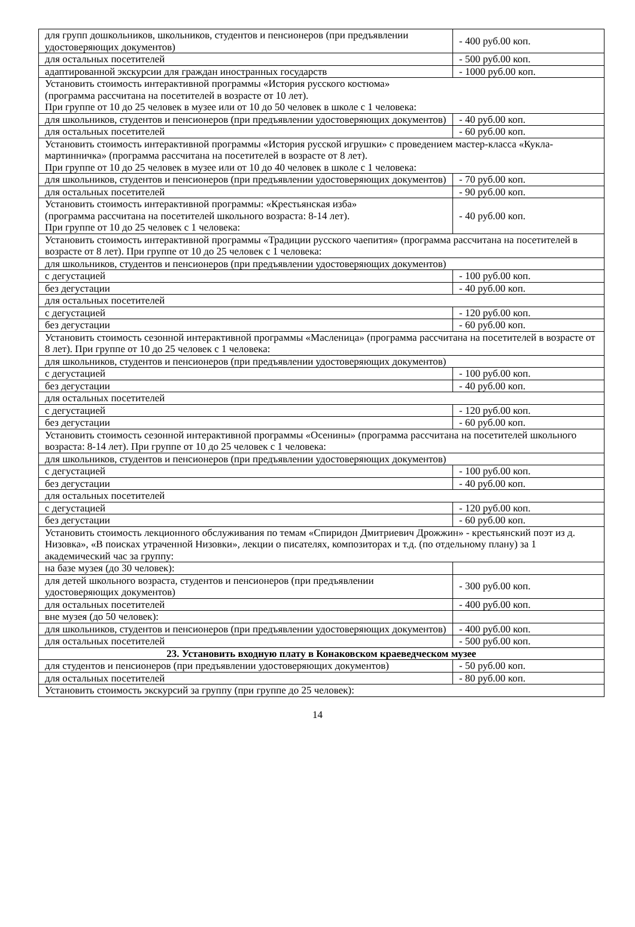| для групп дошкольников, школьников, студентов и пенсионеров (при предъявлении удостоверяющих документов) | - 400 руб.00 коп. |
| для остальных посетителей | - 500 руб.00 коп. |
| адаптированной экскурсии для граждан иностранных государств | - 1000 руб.00 коп. |
| Установить стоимость интерактивной программы «История русского костюма» (программа рассчитана на посетителей в возрасте от 10 лет). При группе от 10 до 25 человек в музее или от 10 до 50 человек в школе с 1 человека: | |
| для школьников, студентов и пенсионеров (при предъявлении удостоверяющих документов) | - 40 руб.00 коп. |
| для остальных посетителей | - 60 руб.00 коп. |
| Установить стоимость интерактивной программы «История русской игрушки» с проведением мастер-класса «Кукла-мартинничка» (программа рассчитана на посетителей в возрасте от 8 лет). При группе от 10 до 25 человек в музее или от 10 до 40 человек в школе с 1 человека: | |
| для школьников, студентов и пенсионеров (при предъявлении удостоверяющих документов) | - 70 руб.00 коп. |
| для остальных посетителей | - 90 руб.00 коп. |
| Установить стоимость интерактивной программы: «Крестьянская изба» (программа рассчитана на посетителей школьного возраста: 8-14 лет). При группе от 10 до 25 человек с 1 человека: | - 40 руб.00 коп. |
| Установить стоимость интерактивной программы «Традиции русского чаепития» (программа рассчитана на посетителей в возрасте от 8 лет). При группе от 10 до 25 человек с 1 человека: | |
| для школьников, студентов и пенсионеров (при предъявлении удостоверяющих документов) | |
| с дегустацией | - 100 руб.00 коп. |
| без дегустации | - 40 руб.00 коп. |
| для остальных посетителей | |
| с дегустацией | - 120 руб.00 коп. |
| без дегустации | - 60 руб.00 коп. |
| Установить стоимость сезонной интерактивной программы «Масленица» (программа рассчитана на посетителей в возрасте от 8 лет). При группе от 10 до 25 человек с 1 человека: | |
| для школьников, студентов и пенсионеров (при предъявлении удостоверяющих документов) | |
| с дегустацией | - 100 руб.00 коп. |
| без дегустации | - 40 руб.00 коп. |
| для остальных посетителей | |
| с дегустацией | - 120 руб.00 коп. |
| без дегустации | - 60 руб.00 коп. |
| Установить стоимость сезонной интерактивной программы «Осенины» (программа рассчитана на посетителей школьного возраста: 8-14 лет). При группе от 10 до 25 человек с 1 человека: | |
| для школьников, студентов и пенсионеров (при предъявлении удостоверяющих документов) | |
| с дегустацией | - 100 руб.00 коп. |
| без дегустации | - 40 руб.00 коп. |
| для остальных посетителей | |
| с дегустацией | - 120 руб.00 коп. |
| без дегустации | - 60 руб.00 коп. |
| Установить стоимость лекционного обслуживания по темам «Спиридон Дмитриевич Дрожжин» - крестьянский поэт из д. Низовка», «В поисках утраченной Низовки», лекции о писателях, композиторах и т.д. (по отдельному плану) за 1 академический час за группу: | |
| на базе музея (до 30 человек): | |
| для детей школьного возраста, студентов и пенсионеров (при предъявлении удостоверяющих документов) | - 300 руб.00 коп. |
| для остальных посетителей | - 400 руб.00 коп. |
| вне музея (до 50 человек): | |
| для школьников, студентов и пенсионеров (при предъявлении удостоверяющих документов) | - 400 руб.00 коп. |
| для остальных посетителей | - 500 руб.00 коп. |
| 23. Установить входную плату в Конаковском краеведческом музее | |
| для студентов и пенсионеров (при предъявлении удостоверяющих документов) | - 50 руб.00 коп. |
| для остальных посетителей | - 80 руб.00 коп. |
| Установить стоимость экскурсий за группу (при группе до 25 человек): | |
14